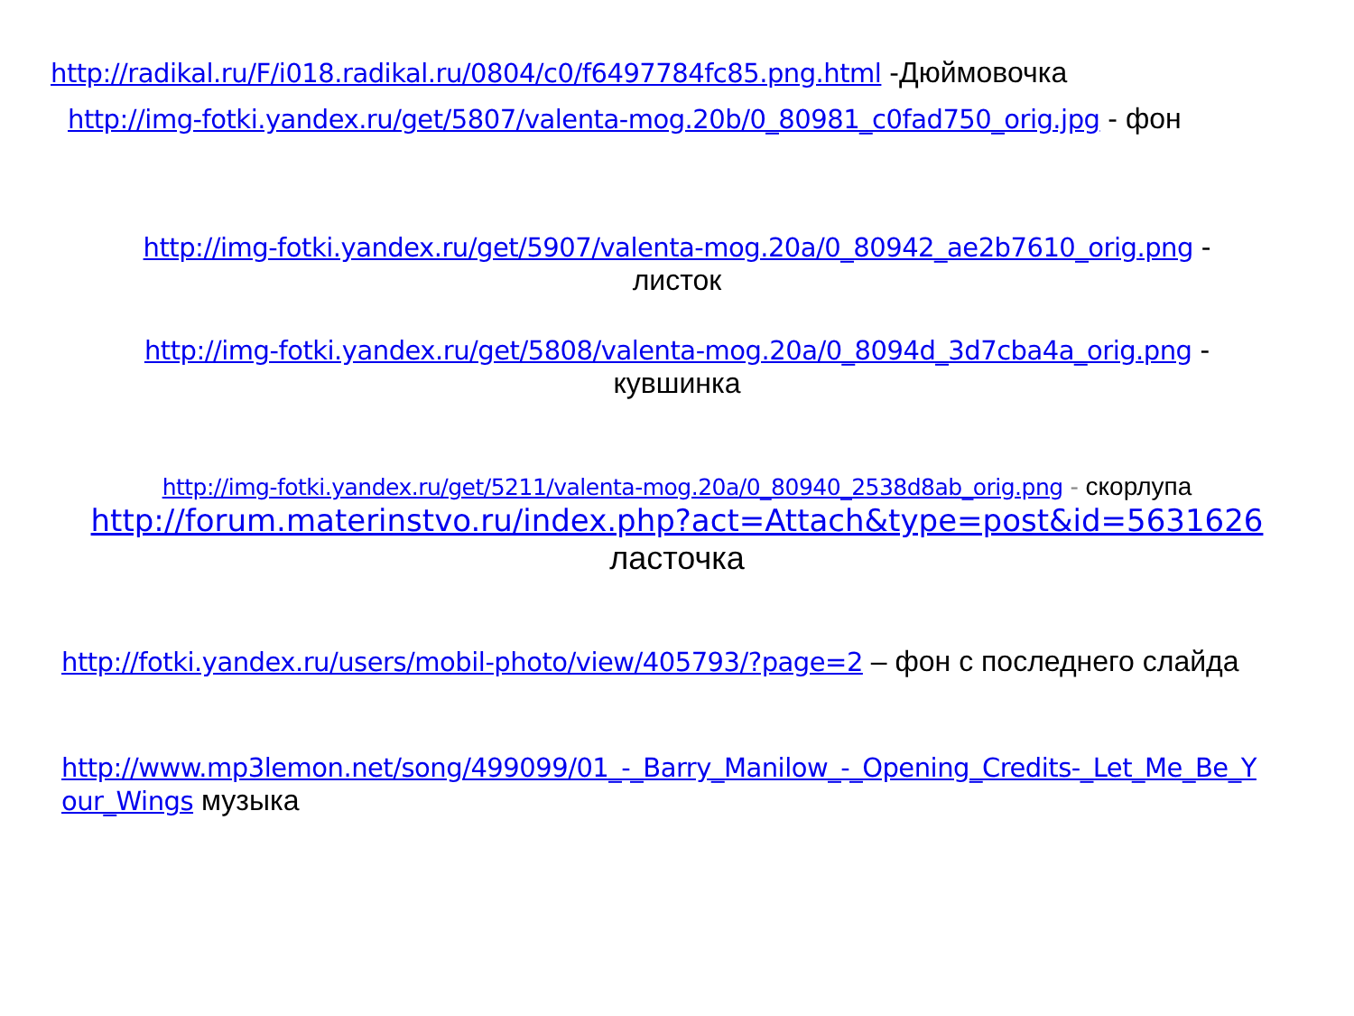‎http://radikal.ru/F/i018.radikal.ru/0804/c0/f6497784fc85.png.html -Дюймовочка
‎http://img-fotki.yandex.ru/get/5807/valenta-mog.20b/0_80981_c0fad750_orig.jpg - фон
‎http://img-fotki.yandex.ru/get/5907/valenta-mog.20a/0_80942_ae2b7610_orig.png - листок
‎http://img-fotki.yandex.ru/get/5808/valenta-mog.20a/0_8094d_3d7cba4a_orig.png - кувшинка
‎http://img-fotki.yandex.ru/get/5211/valenta-mog.20a/0_80940_2538d8ab_orig.png - скорлупа
‎http://forum.materinstvo.ru/index.php?act=Attach&type=post&id=5631626
ласточка
‎http://fotki.yandex.ru/users/mobil-photo/view/405793/?page=2 – фон с последнего слайда
‎http://www.mp3lemon.net/song/499099/01_-_Barry_Manilow_-_Opening_Credits-_Let_Me_Be_Your_Wings музыка